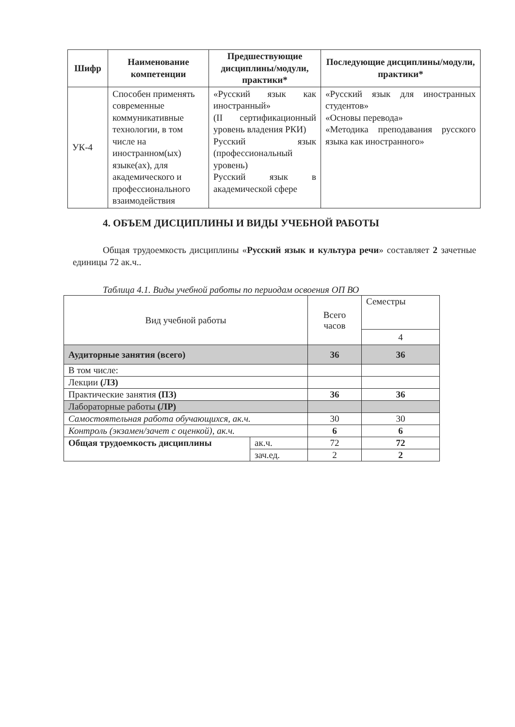| Шифр | Наименование компетенции | Предшествующие дисциплины/модули, практики* | Последующие дисциплины/модули, практики* |
| --- | --- | --- | --- |
| УК-4 | Способен применять современные коммуникативные технологии, в том числе на иностранном(ых) языке(ах), для академического и профессионального взаимодействия | «Русский язык как иностранный» (II сертификационный уровень владения РКИ) Русский язык (профессиональный уровень) Русский язык в академической сфере | «Русский язык для иностранных студентов» «Основы перевода» «Методика преподавания русского языка как иностранного» |
4. ОБЪЕМ ДИСЦИПЛИНЫ И ВИДЫ УЧЕБНОЙ РАБОТЫ
Общая трудоемкость дисциплины «Русский язык и культура речи» составляет 2 зачетные единицы 72 ак.ч..
Таблица 4.1. Виды учебной работы по периодам освоения ОП ВО
| Вид учебной работы | | Всего часов | Семестры |
| | | | 4 |
| Аудиторные занятия (всего) | | 36 | 36 |
| В том числе: | | | |
| Лекции (ЛЗ) | | | |
| Практические занятия (ПЗ) | | 36 | 36 |
| Лабораторные работы (ЛР) | | | |
| Самостоятельная работа обучающихся, ак.ч. | | 30 | 30 |
| Контроль (экзамен/зачет с оценкой), ак.ч. | | 6 | 6 |
| Общая трудоемкость дисциплины | ак.ч. | 72 | 72 |
| | зач.ед. | 2 | 2 |